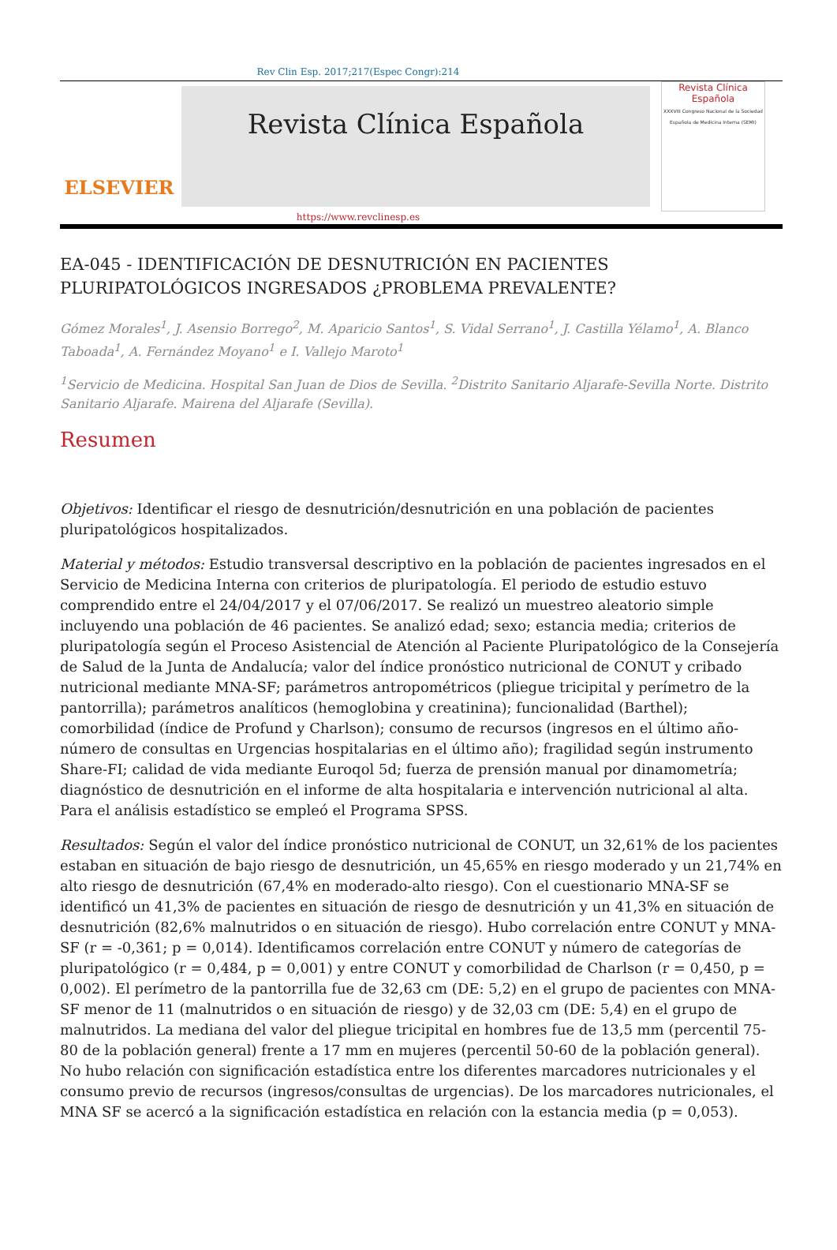Rev Clin Esp. 2017;217(Espec Congr):214
ELSEVIER
Revista Clínica Española
Revista Clínica Española
XXXVIII Congreso Nacional de la Sociedad Española de Medicina Interna (SEMI)
https://www.revclinesp.es
EA-045 - IDENTIFICACIÓN DE DESNUTRICIÓN EN PACIENTES PLURIPATOLÓGICOS INGRESADOS ¿PROBLEMA PREVALENTE?
Gómez Morales<sup>1</sup>, J. Asensio Borrego<sup>2</sup>, M. Aparicio Santos<sup>1</sup>, S. Vidal Serrano<sup>1</sup>, J. Castilla Yélamo<sup>1</sup>, A. Blanco Taboada<sup>1</sup>, A. Fernández Moyano<sup>1</sup> e I. Vallejo Maroto<sup>1</sup>
<sup>1</sup> Servicio de Medicina. Hospital San Juan de Dios de Sevilla. <sup>2</sup>Distrito Sanitario Aljarafe-Sevilla Norte. Distrito Sanitario Aljarafe. Mairena del Aljarafe (Sevilla).
Resumen
Objetivos: Identificar el riesgo de desnutrición/desnutrición en una población de pacientes pluripatológicos hospitalizados.
Material y métodos: Estudio transversal descriptivo en la población de pacientes ingresados en el Servicio de Medicina Interna con criterios de pluripatología. El periodo de estudio estuvo comprendido entre el 24/04/2017 y el 07/06/2017. Se realizó un muestreo aleatorio simple incluyendo una población de 46 pacientes. Se analizó edad; sexo; estancia media; criterios de pluripatología según el Proceso Asistencial de Atención al Paciente Pluripatológico de la Consejería de Salud de la Junta de Andalucía; valor del índice pronóstico nutricional de CONUT y cribado nutricional mediante MNA-SF; parámetros antropométricos (pliegue tricipital y perímetro de la pantorrilla); parámetros analíticos (hemoglobina y creatinina); funcionalidad (Barthel); comorbilidad (índice de Profund y Charlson); consumo de recursos (ingresos en el último año-número de consultas en Urgencias hospitalarias en el último año); fragilidad según instrumento Share-FI; calidad de vida mediante Euroqol 5d; fuerza de prensión manual por dinamometría; diagnóstico de desnutrición en el informe de alta hospitalaria e intervención nutricional al alta. Para el análisis estadístico se empleó el Programa SPSS.
Resultados: Según el valor del índice pronóstico nutricional de CONUT, un 32,61% de los pacientes estaban en situación de bajo riesgo de desnutrición, un 45,65% en riesgo moderado y un 21,74% en alto riesgo de desnutrición (67,4% en moderado-alto riesgo). Con el cuestionario MNA-SF se identificó un 41,3% de pacientes en situación de riesgo de desnutrición y un 41,3% en situación de desnutrición (82,6% malnutridos o en situación de riesgo). Hubo correlación entre CONUT y MNA-SF (r = -0,361; p = 0,014). Identificamos correlación entre CONUT y número de categorías de pluripatológico (r = 0,484, p = 0,001) y entre CONUT y comorbilidad de Charlson (r = 0,450, p = 0,002). El perímetro de la pantorrilla fue de 32,63 cm (DE: 5,2) en el grupo de pacientes con MNA-SF menor de 11 (malnutridos o en situación de riesgo) y de 32,03 cm (DE: 5,4) en el grupo de malnutridos. La mediana del valor del pliegue tricipital en hombres fue de 13,5 mm (percentil 75-80 de la población general) frente a 17 mm en mujeres (percentil 50-60 de la población general). No hubo relación con significación estadística entre los diferentes marcadores nutricionales y el consumo previo de recursos (ingresos/consultas de urgencias). De los marcadores nutricionales, el MNA SF se acercó a la significación estadística en relación con la estancia media (p = 0,053).